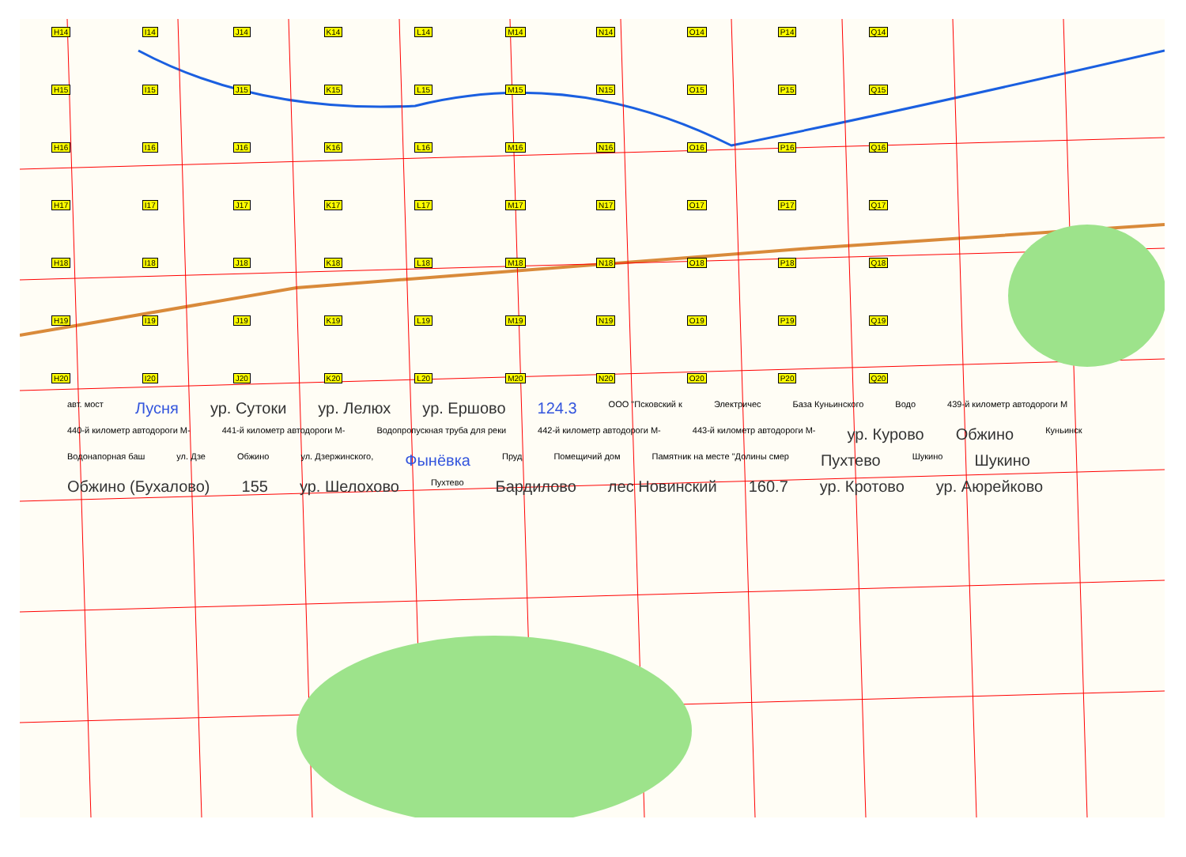H14 I14 J14 K14 L14 M14 N14 O14 P14 Q14 H15 I15 J15 K15 L15 M15 N15 O15 P15 Q15 H16 I16 J16 K16 L16 M16 N16 O16 P16 Q16 H17 I17 J17 K17 L17 M17 N17 O17 P17 Q17 H18 I18 J18 K18 L18 M18 N18 O18 P18 Q18 H19 I19 J19 K19 L19 M19 N19 O19 P19 Q19 H20 I20 J20 K20 L20 M20 N20 O20 P20 Q20
авт. мост Лусня ур. Сутоки ур. Лелюх ур. Ершово 124.3 ООО "Псковский к Электричес База Куньинского Водо 439-й километр автодороги М 440-й километр автодороги М- 441-й километр автодороги М- Водопропускная труба для реки 442-й километр автодороги М- 443-й километр автодороги М- ур. Курово Обжино Куньинск Водонапорная баш ул. Дзе Обжино ул. Дзержинского, Фынёвка Пруд Помещичий дом Памятник на месте "Долины смер Пухтево Шукино Шукино Обжино (Бухалово) 155 ур. Шелохово Пухтево Бардилово лес Новинский 160.7 ур. Кротово ур. Аюрейково